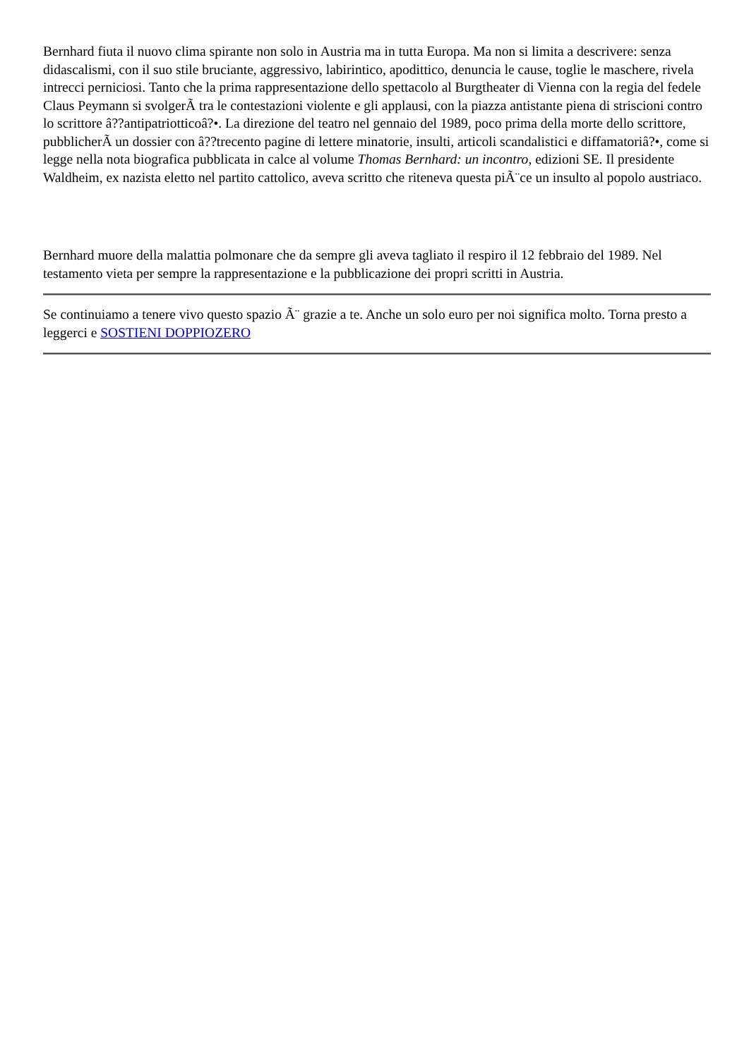Bernhard fiuta il nuovo clima spirante non solo in Austria ma in tutta Europa. Ma non si limita a descrivere: senza didascalismi, con il suo stile bruciante, aggressivo, labirintico, apodittico, denuncia le cause, toglie le maschere, rivela intrecci perniciosi. Tanto che la prima rappresentazione dello spettacolo al Burgtheater di Vienna con la regia del fedele Claus Peymann si svolgerÃ tra le contestazioni violente e gli applausi, con la piazza antistante piena di striscioni contro lo scrittore â??antipatriotticoâ?•. La direzione del teatro nel gennaio del 1989, poco prima della morte dello scrittore, pubblicherÃ un dossier con â??trecento pagine di lettere minatorie, insulti, articoli scandalistici e diffamatoriâ?•, come si legge nella nota biografica pubblicata in calce al volume Thomas Bernhard: un incontro, edizioni SE. Il presidente Waldheim, ex nazista eletto nel partito cattolico, aveva scritto che riteneva questa piÃ¨ce un insulto al popolo austriaco.
Bernhard muore della malattia polmonare che da sempre gli aveva tagliato il respiro il 12 febbraio del 1989. Nel testamento vieta per sempre la rappresentazione e la pubblicazione dei propri scritti in Austria.
Se continuiamo a tenere vivo questo spazio Ã¨ grazie a te. Anche un solo euro per noi significa molto. Torna presto a leggerci e SOSTIENI DOPPIOZERO